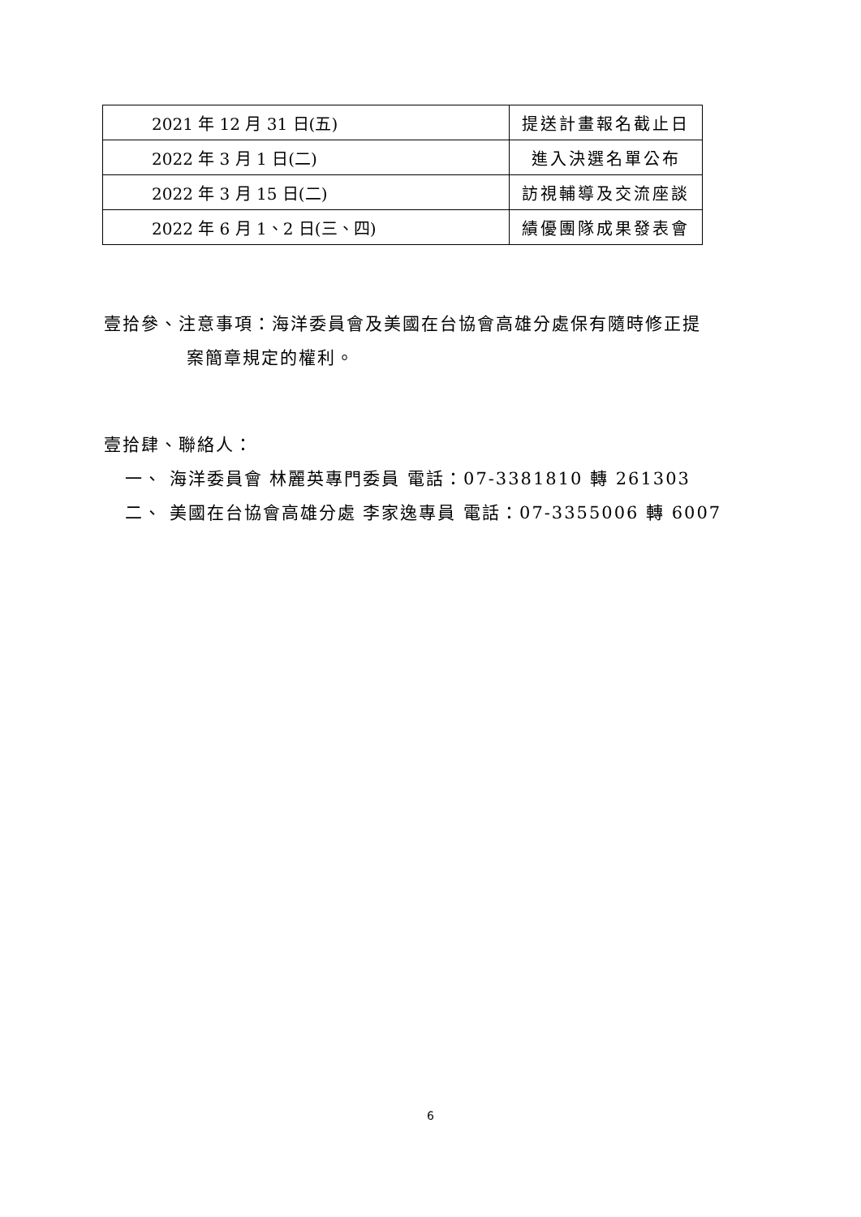| 2021 年 12 月 31 日(五) | 提送計畫報名截止日 |
| 2022 年 3 月 1 日(二) | 進入決選名單公布 |
| 2022 年 3 月 15 日(二) | 訪視輔導及交流座談 |
| 2022 年 6 月 1、2 日(三、四) | 績優團隊成果發表會 |
壹拾參、注意事項：海洋委員會及美國在台協會高雄分處保有隨時修正提
案簡章規定的權利。
壹拾肆、聯絡人：
一、 海洋委員會 林麗英專門委員 電話：07-3381810 轉 261303
二、 美國在台協會高雄分處 李家逸專員 電話：07-3355006 轉 6007
6